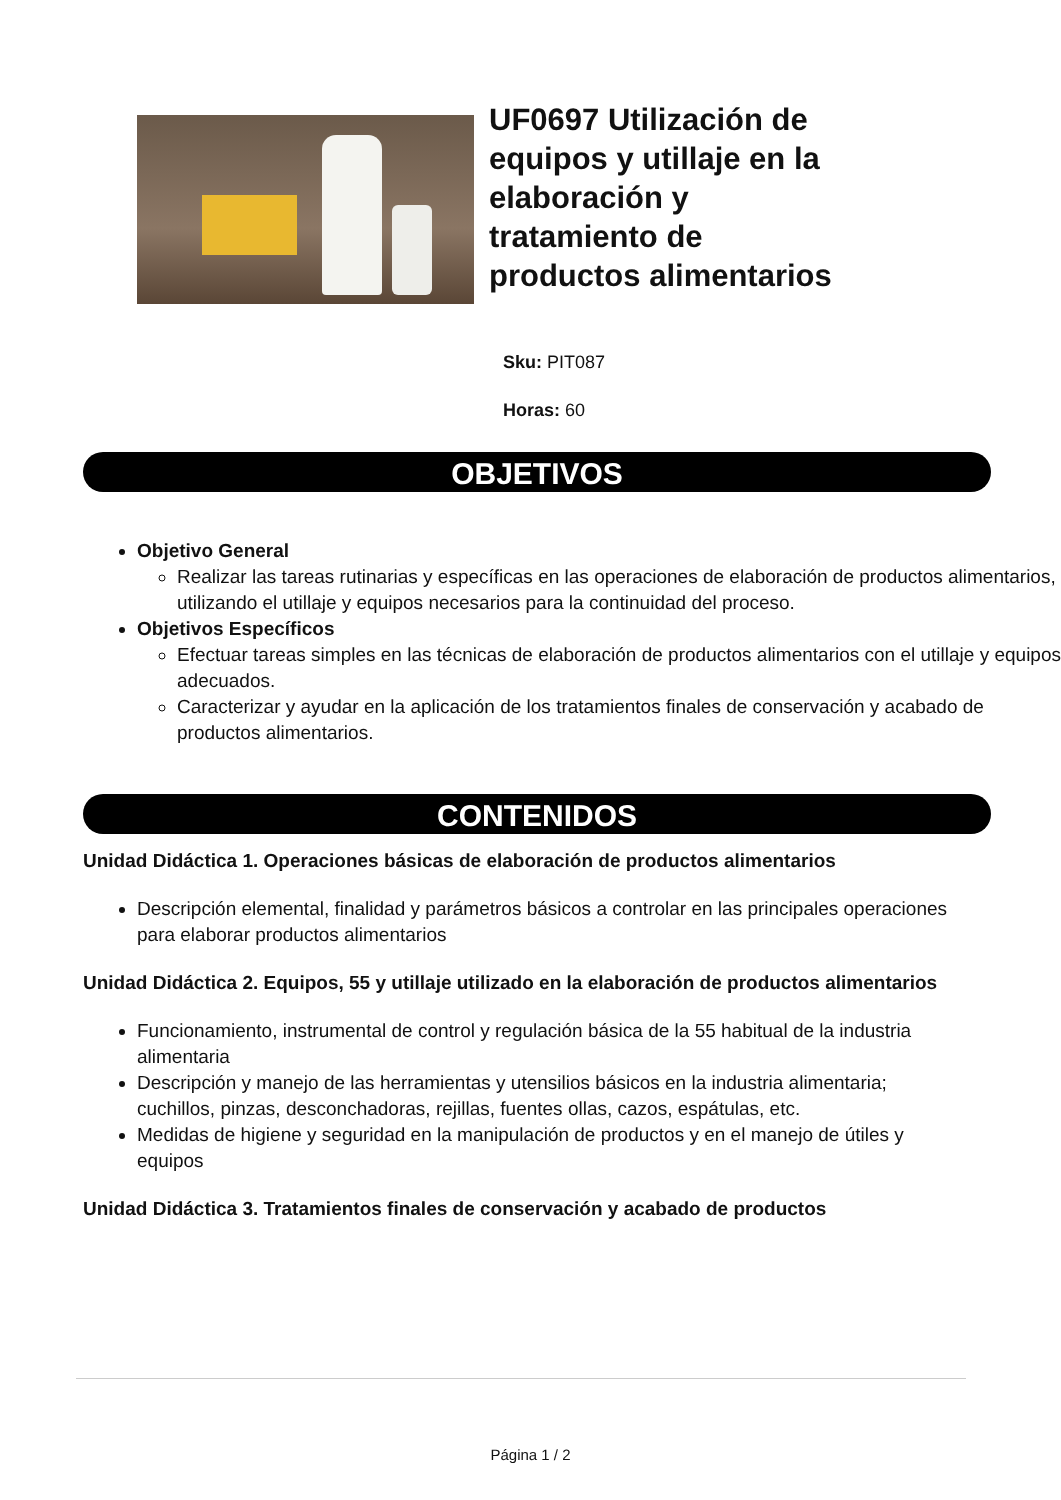UF0697 Utilización de equipos y utillaje en la elaboración y tratamiento de productos alimentarios
Sku: PIT087
Horas: 60
OBJETIVOS
Objetivo General
Realizar las tareas rutinarias y específicas en las operaciones de elaboración de productos alimentarios, utilizando el utillaje y equipos necesarios para la continuidad del proceso.
Objetivos Específicos
Efectuar tareas simples en las técnicas de elaboración de productos alimentarios con el utillaje y equipos adecuados.
Caracterizar y ayudar en la aplicación de los tratamientos finales de conservación y acabado de productos alimentarios.
CONTENIDOS
Unidad Didáctica 1. Operaciones básicas de elaboración de productos alimentarios
Descripción elemental, finalidad y parámetros básicos a controlar en las principales operaciones para elaborar productos alimentarios
Unidad Didáctica 2. Equipos, 55 y utillaje utilizado en la elaboración de productos alimentarios
Funcionamiento, instrumental de control y regulación básica de la 55 habitual de la industria alimentaria
Descripción y manejo de las herramientas y utensilios básicos en la industria alimentaria; cuchillos, pinzas, desconchadoras, rejillas, fuentes ollas, cazos, espátulas, etc.
Medidas de higiene y seguridad en la manipulación de productos y en el manejo de útiles y equipos
Unidad Didáctica 3. Tratamientos finales de conservación y acabado de productos
Página 1 / 2